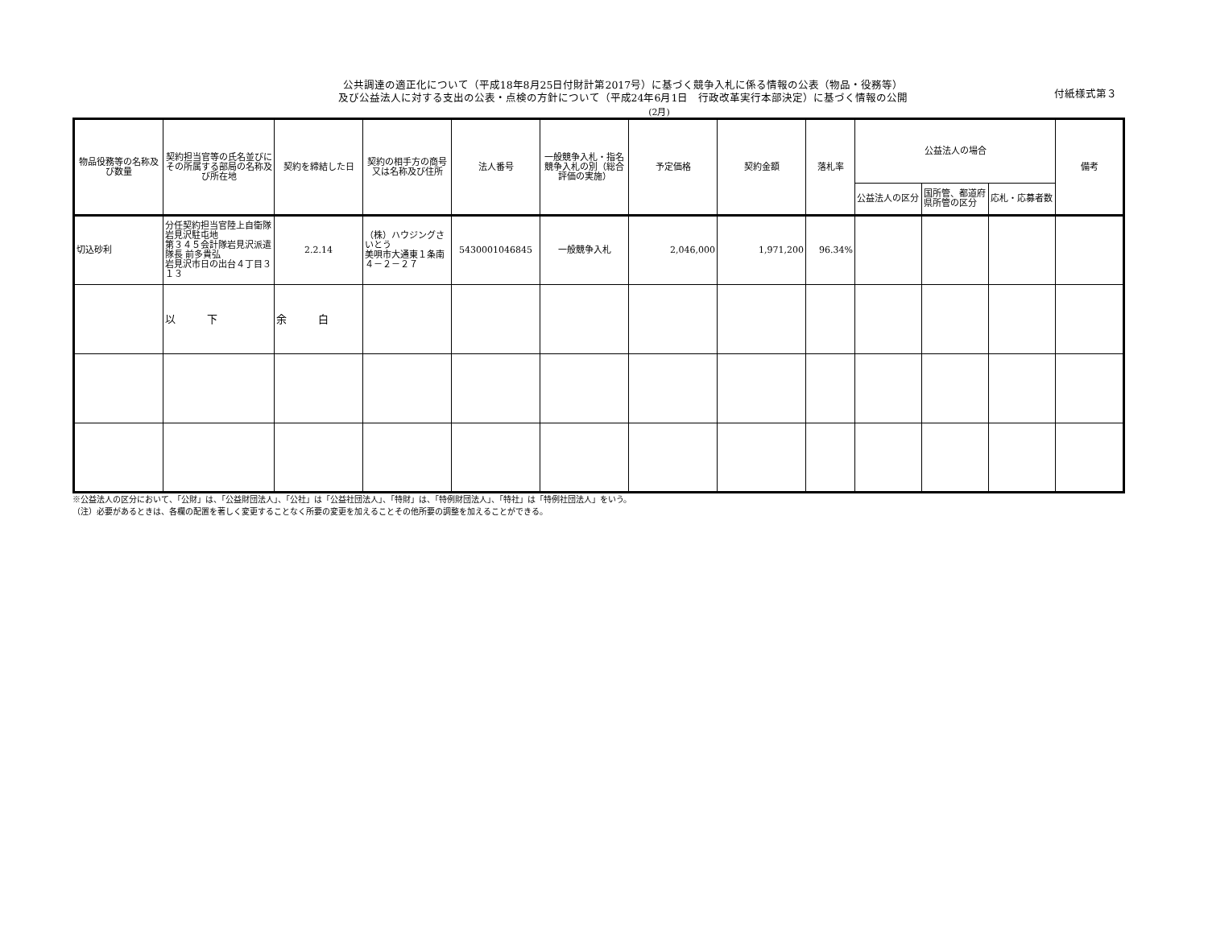公共調達の適正化について（平成18年8月25日付財計第2017号）に基づく競争入札に係る情報の公表（物品・役務等）
及び公益法人に対する支出の公表・点検の方針について（平成24年6月1日　行政改革実行本部決定）に基づく情報の公開
付紙様式第３
(2月)
| 物品役務等の名称及び数量 | 契約担当官等の氏名並びにその所属する部局の名称及び所在地 | 契約を締結した日 | 契約の相手方の商号又は名称及び住所 | 法人番号 | 一般競争入札・指名競争入札の別（総合評価の実施） | 予定価格 | 契約金額 | 落札率 | 公益法人の場合 | | | 備考 |
| --- | --- | --- | --- | --- | --- | --- | --- | --- | --- | --- | --- | --- |
| | | | | | | | | | 公益法人の区分 | 国所管、都道府県所管の区分 | 応札・応募者数 | |
| 切込砂利 | 分任契約担当官陸上自衛隊岩見沢駐屯地 第３４５会計隊岩見沢派遣隊長 前多貴弘 岩見沢市日の出台４丁目３１３ | 2.2.14 | （株）ハウジングさいとう 美唄市大通東１条南４－２－２７ | 5430001046845 | 一般競争入札 | 2,046,000 | 1,971,200 | 96.34% | | | | |
| | 以 下 | 余 白 | | | | | | | | | | |
※公益法人の区分において、「公財」は、「公益財団法人」、「公社」は「公益社団法人」、「特財」は、「特例財団法人」、「特社」は「特例社団法人」をいう。
（注）必要があるときは、各欄の配置を著しく変更することなく所要の変更を加えることその他所要の調整を加えることができる。